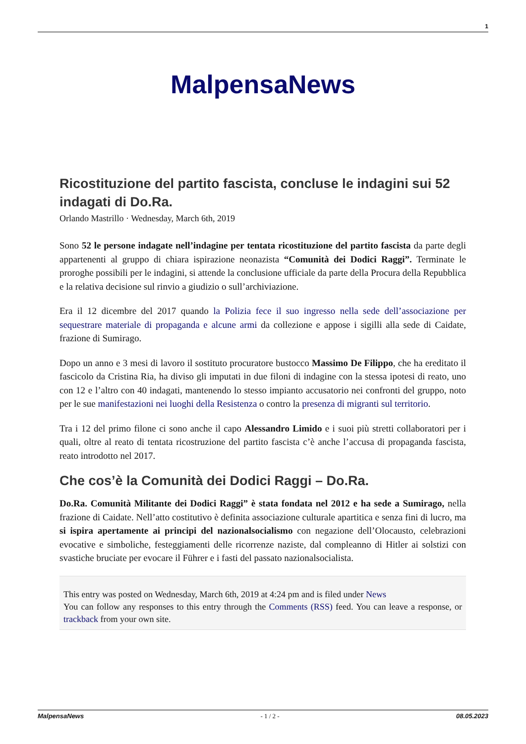1
MalpensaNews
Ricostituzione del partito fascista, concluse le indagini sui 52 indagati di Do.Ra.
Orlando Mastrillo · Wednesday, March 6th, 2019
Sono 52 le persone indagate nell’indagine per tentata ricostituzione del partito fascista da parte degli appartenenti al gruppo di chiara ispirazione neonazista “Comunità dei Dodici Raggi”. Terminate le proroghe possibili per le indagini, si attende la conclusione ufficiale da parte della Procura della Repubblica e la relativa decisione sul rinvio a giudizio o sull’archiviazione.
Era il 12 dicembre del 2017 quando la Polizia fece il suo ingresso nella sede dell’associazione per sequestrare materiale di propaganda e alcune armi da collezione e appose i sigilli alla sede di Caidate, frazione di Sumirago.
Dopo un anno e 3 mesi di lavoro il sostituto procuratore bustocco Massimo De Filippo, che ha ereditato il fascicolo da Cristina Ria, ha diviso gli imputati in due filoni di indagine con la stessa ipotesi di reato, uno con 12 e l’altro con 40 indagati, mantenendo lo stesso impianto accusatorio nei confronti del gruppo, noto per le sue manifestazioni nei luoghi della Resistenza o contro la presenza di migranti sul territorio.
Tra i 12 del primo filone ci sono anche il capo Alessandro Limido e i suoi più stretti collaboratori per i quali, oltre al reato di tentata ricostruzione del partito fascista c’è anche l’accusa di propaganda fascista, reato introdotto nel 2017.
Che cos’è la Comunità dei Dodici Raggi – Do.Ra.
Do.Ra. Comunità Militante dei Dodici Raggi” è stata fondata nel 2012 e ha sede a Sumirago, nella frazione di Caidate. Nell’atto costitutivo è definita associazione culturale apartitica e senza fini di lucro, ma si ispira apertamente ai principi del nazionalsocialismo con negazione dell’Olocausto, celebrazioni evocative e simboliche, festeggiamenti delle ricorrenze naziste, dal compleanno di Hitler ai solstizi con svastiche bruciate per evocare il Führer e i fasti del passato nazionalsocialista.
This entry was posted on Wednesday, March 6th, 2019 at 4:24 pm and is filed under News
You can follow any responses to this entry through the Comments (RSS) feed. You can leave a response, or trackback from your own site.
MalpensaNews - 1 / 2 - 08.05.2023